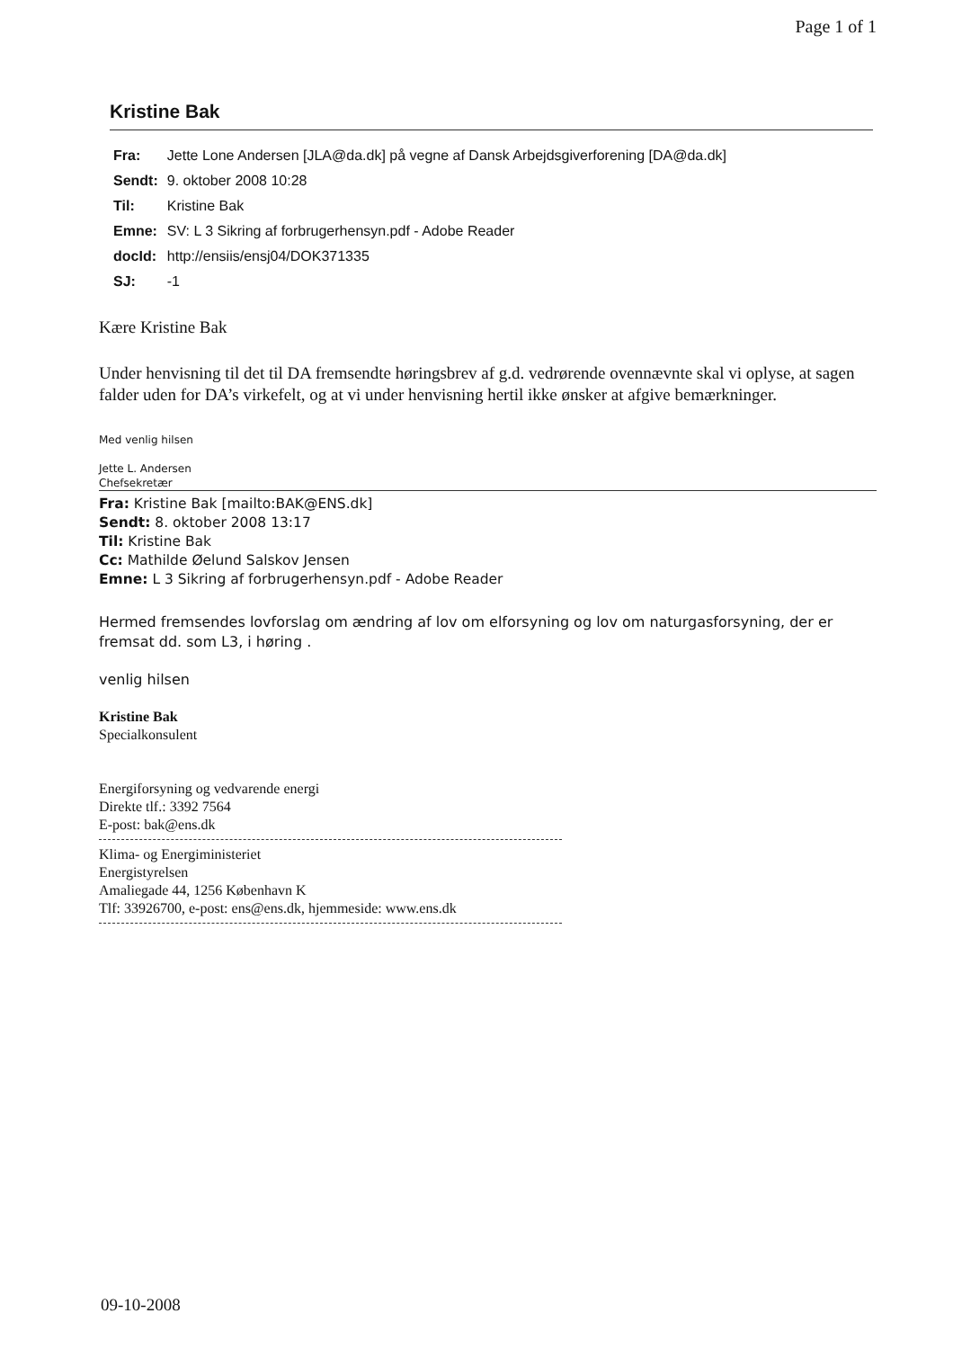Page 1 of 1
Kristine Bak
| Fra: | Jette Lone Andersen [JLA@da.dk] på vegne af Dansk Arbejdsgiverforening [DA@da.dk] |
| Sendt: | 9. oktober 2008 10:28 |
| Til: | Kristine Bak |
| Emne: | SV: L 3 Sikring af forbrugerhensyn.pdf - Adobe Reader |
| docId: | http://ensiis/ensj04/DOK371335 |
| SJ: | -1 |
Kære Kristine Bak
Under henvisning til det til DA fremsendte høringsbrev af g.d. vedrørende ovennævnte skal vi oplyse, at sagen falder uden for DA’s virkefelt, og at vi under henvisning hertil ikke ønsker at afgive bemærkninger.
Med venlig hilsen
Jette L. Andersen
Chefsekretær
Fra: Kristine Bak [mailto:BAK@ENS.dk]
Sendt: 8. oktober 2008 13:17
Til: Kristine Bak
Cc: Mathilde Øelund Salskov Jensen
Emne: L 3 Sikring af forbrugerhensyn.pdf - Adobe Reader
Hermed fremsendes lovforslag om ændring af lov om elforsyning og lov om naturgasforsyning, der er fremsat dd. som L3, i høring .
venlig hilsen
Kristine Bak
Specialkonsulent
Energiforsyning og vedvarende energi
Direkte tlf.: 3392 7564
E-post: bak@ens.dk
Klima- og Energiministeriet
Energistyrelsen
Amaliegade 44, 1256 København K
Tlf: 33926700, e-post: ens@ens.dk, hjemmeside: www.ens.dk
09-10-2008